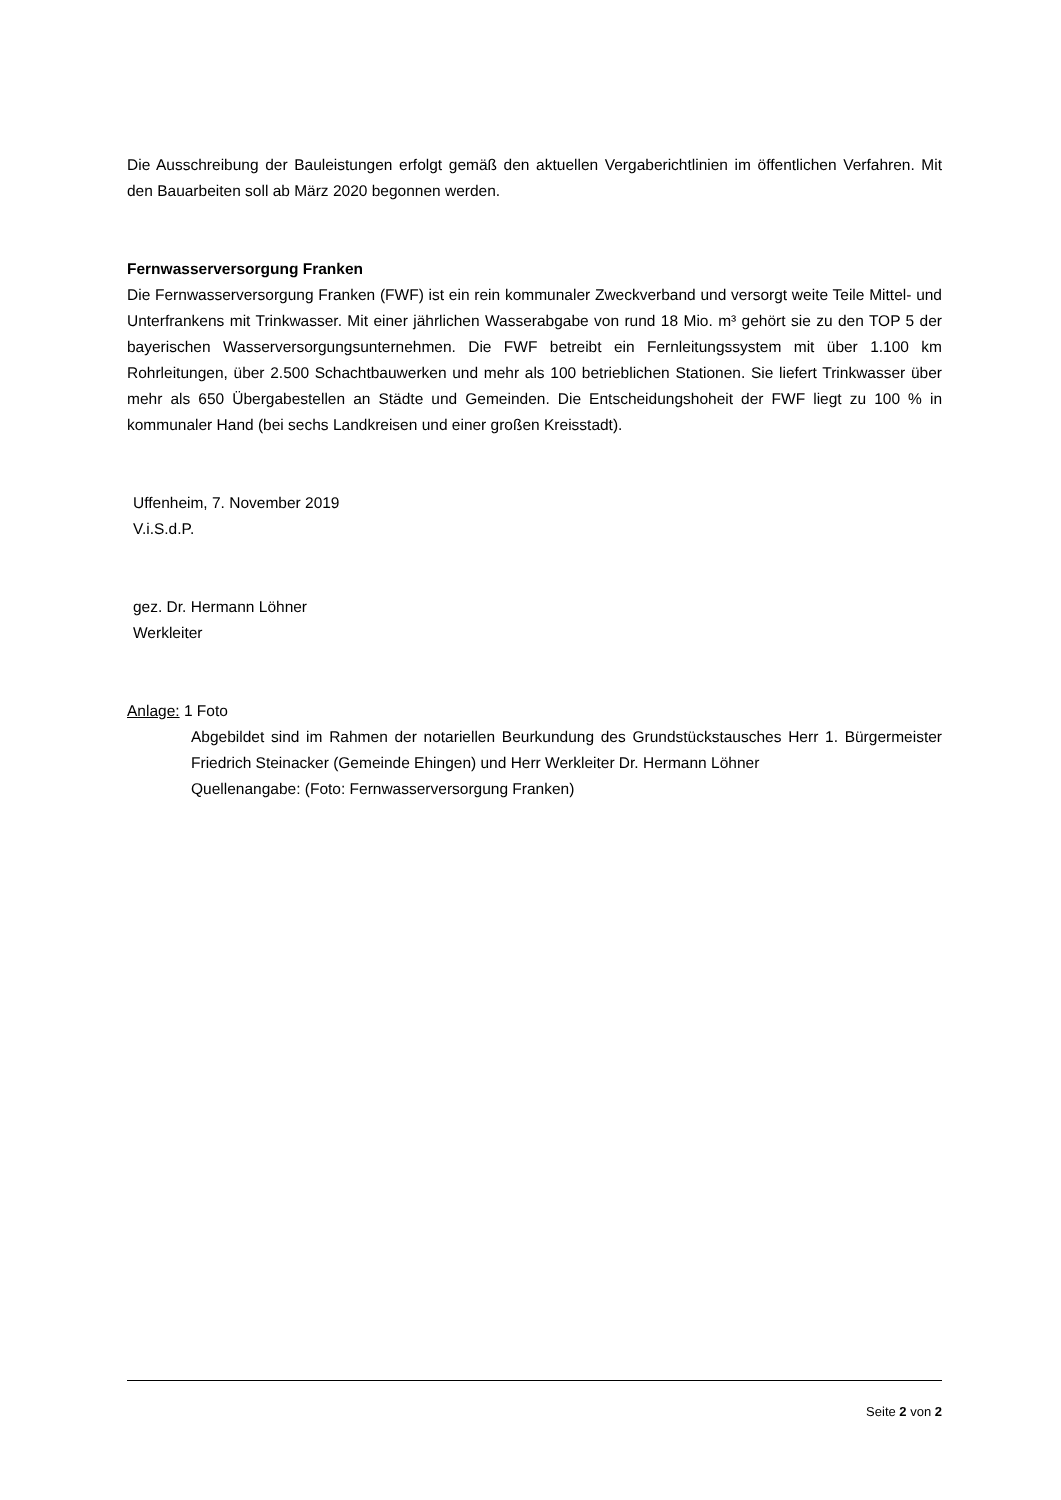Die Ausschreibung der Bauleistungen erfolgt gemäß den aktuellen Vergaberichtlinien im öffentlichen Verfahren. Mit den Bauarbeiten soll ab März 2020 begonnen werden.
Fernwasserversorgung Franken
Die Fernwasserversorgung Franken (FWF) ist ein rein kommunaler Zweckverband und versorgt weite Teile Mittel- und Unterfrankens mit Trinkwasser. Mit einer jährlichen Wasserabgabe von rund 18 Mio. m³ gehört sie zu den TOP 5 der bayerischen Wasserversorgungsunternehmen. Die FWF betreibt ein Fernleitungssystem mit über 1.100 km Rohrleitungen, über 2.500 Schachtbauwerken und mehr als 100 betrieblichen Stationen. Sie liefert Trinkwasser über mehr als 650 Übergabestellen an Städte und Gemeinden. Die Entscheidungshoheit der FWF liegt zu 100 % in kommunaler Hand (bei sechs Landkreisen und einer großen Kreisstadt).
Uffenheim, 7. November 2019
V.i.S.d.P.
gez. Dr. Hermann Löhner
Werkleiter
Anlage: 1 Foto
Abgebildet sind im Rahmen der notariellen Beurkundung des Grundstückstausches Herr 1. Bürgermeister Friedrich Steinacker (Gemeinde Ehingen) und Herr Werkleiter Dr. Hermann Löhner
Quellenangabe: (Foto: Fernwasserversorgung Franken)
Seite 2 von 2